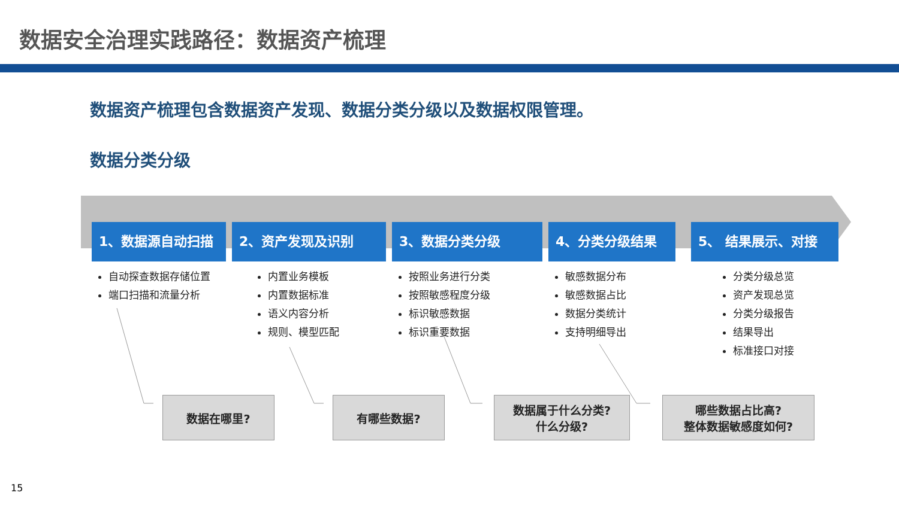数据安全治理实践路径：数据资产梳理
数据资产梳理包含数据资产发现、数据分类分级以及数据权限管理。
数据分类分级
1、数据源自动扫描
自动探查数据存储位置
端口扫描和流量分析
2、资产发现及识别
内置业务模板
内置数据标准
语义内容分析
规则、模型匹配
3、数据分类分级
按照业务进行分类
按照敏感程度分级
标识敏感数据
标识重要数据
4、分类分级结果
敏感数据分布
敏感数据占比
数据分类统计
支持明细导出
5、 结果展示、对接
分类分级总览
资产发现总览
分类分级报告
结果导出
标准接口对接
数据在哪里? 有哪些数据?
数据属于什么分类?
什么分级?
哪些数据占比高?
整体数据敏感度如何?
15